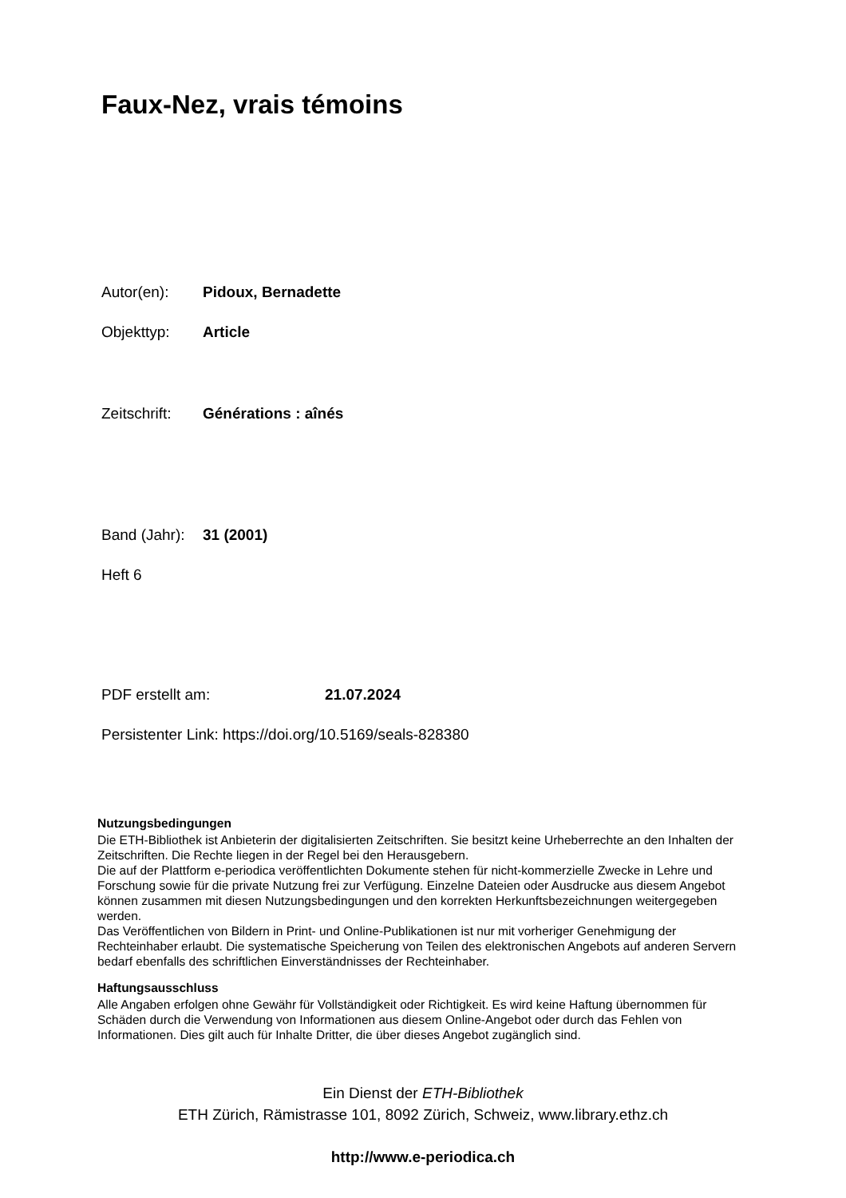Faux-Nez, vrais témoins
Autor(en): Pidoux, Bernadette
Objekttyp: Article
Zeitschrift: Générations : aînés
Band (Jahr): 31 (2001)
Heft 6
PDF erstellt am: 21.07.2024
Persistenter Link: https://doi.org/10.5169/seals-828380
Nutzungsbedingungen
Die ETH-Bibliothek ist Anbieterin der digitalisierten Zeitschriften. Sie besitzt keine Urheberrechte an den Inhalten der Zeitschriften. Die Rechte liegen in der Regel bei den Herausgebern.
Die auf der Plattform e-periodica veröffentlichten Dokumente stehen für nicht-kommerzielle Zwecke in Lehre und Forschung sowie für die private Nutzung frei zur Verfügung. Einzelne Dateien oder Ausdrucke aus diesem Angebot können zusammen mit diesen Nutzungsbedingungen und den korrekten Herkunftsbezeichnungen weitergegeben werden.
Das Veröffentlichen von Bildern in Print- und Online-Publikationen ist nur mit vorheriger Genehmigung der Rechteinhaber erlaubt. Die systematische Speicherung von Teilen des elektronischen Angebots auf anderen Servern bedarf ebenfalls des schriftlichen Einverständnisses der Rechteinhaber.
Haftungsausschluss
Alle Angaben erfolgen ohne Gewähr für Vollständigkeit oder Richtigkeit. Es wird keine Haftung übernommen für Schäden durch die Verwendung von Informationen aus diesem Online-Angebot oder durch das Fehlen von Informationen. Dies gilt auch für Inhalte Dritter, die über dieses Angebot zugänglich sind.
Ein Dienst der ETH-Bibliothek
ETH Zürich, Rämistrasse 101, 8092 Zürich, Schweiz, www.library.ethz.ch
http://www.e-periodica.ch